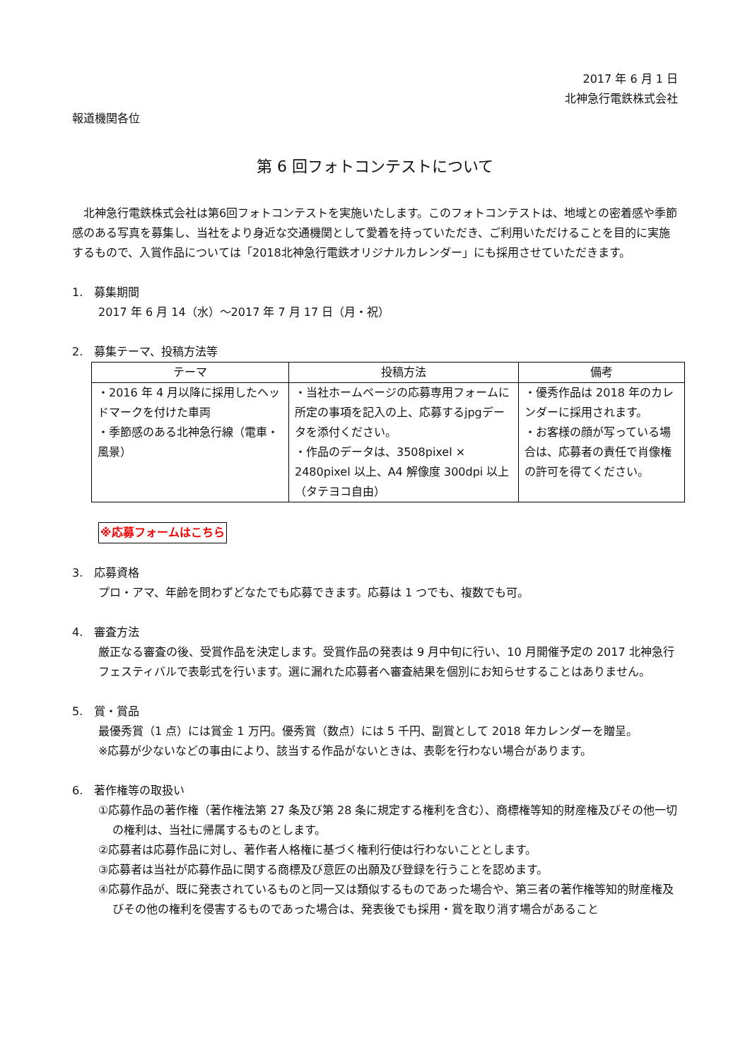2017 年 6 月 1 日
北神急行電鉄株式会社
報道機関各位
第 6 回フォトコンテストについて
　北神急行電鉄株式会社は第6回フォトコンテストを実施いたします。このフォトコンテストは、地域との密着感や季節感のある写真を募集し、当社をより身近な交通機関として愛着を持っていただき、ご利用いただけることを目的に実施するもので、入賞作品については「2018北神急行電鉄オリジナルカレンダー」にも採用させていただきます。
1.　募集期間
2017 年 6 月 14（水）～2017 年 7 月 17 日（月・祝）
2.　募集テーマ、投稿方法等
| テーマ | 投稿方法 | 備考 |
| --- | --- | --- |
| ・2016 年 4 月以降に採用したヘッドマークを付けた車両 ・季節感のある北神急行線（電車・風景） | ・当社ホームページの応募専用フォームに所定の事項を記入の上、応募するjpgデータを添付ください。 ・作品のデータは、3508pixel × 2480pixel 以上、A4 解像度 300dpi 以上（タテヨコ自由） | ・優秀作品は 2018 年のカレンダーに採用されます。 ・お客様の顔が写っている場合は、応募者の責任で肖像権の許可を得てください。 |
※応募フォームはこちら
3.　応募資格
プロ・アマ、年齢を問わずどなたでも応募できます。応募は 1 つでも、複数でも可。
4.　審査方法
厳正なる審査の後、受賞作品を決定します。受賞作品の発表は 9 月中旬に行い、10 月開催予定の 2017 北神急行フェスティバルで表彰式を行います。選に漏れた応募者へ審査結果を個別にお知らせすることはありません。
5.　賞・賞品
最優秀賞（1 点）には賞金 1 万円。優秀賞（数点）には 5 千円、副賞として 2018 年カレンダーを贈呈。
※応募が少ないなどの事由により、該当する作品がないときは、表彰を行わない場合があります。
6.　著作権等の取扱い
①応募作品の著作権（著作権法第 27 条及び第 28 条に規定する権利を含む）、商標権等知的財産権及びその他一切の権利は、当社に帰属するものとします。
②応募者は応募作品に対し、著作者人格権に基づく権利行使は行わないこととします。
③応募者は当社が応募作品に関する商標及び意匠の出願及び登録を行うことを認めます。
④応募作品が、既に発表されているものと同一又は類似するものであった場合や、第三者の著作権等知的財産権及びその他の権利を侵害するものであった場合は、発表後でも採用・賞を取り消す場合があること